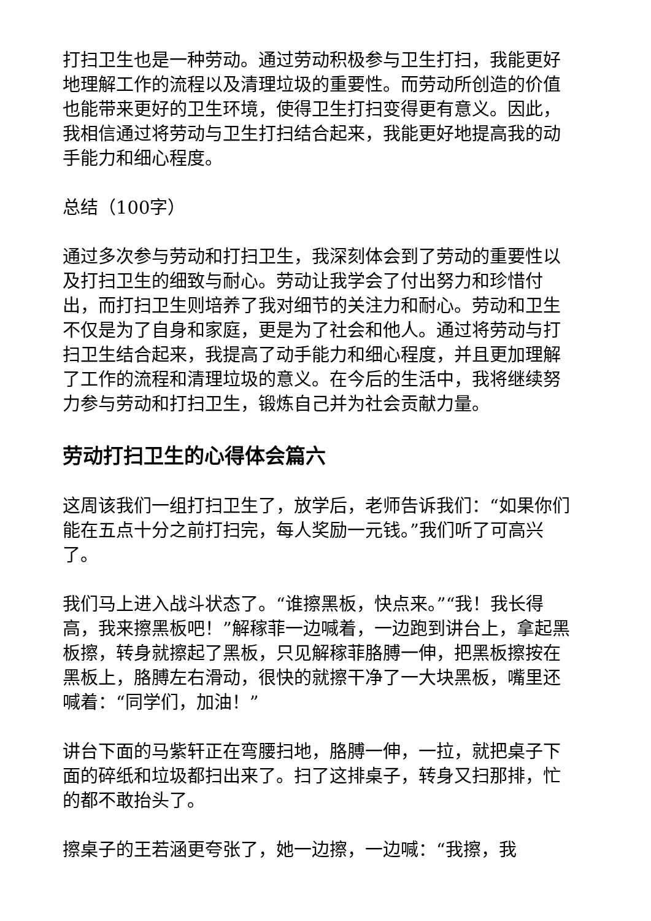打扫卫生也是一种劳动。通过劳动积极参与卫生打扫，我能更好地理解工作的流程以及清理垃圾的重要性。而劳动所创造的价值也能带来更好的卫生环境，使得卫生打扫变得更有意义。因此，我相信通过将劳动与卫生打扫结合起来，我能更好地提高我的动手能力和细心程度。
总结（100字）
通过多次参与劳动和打扫卫生，我深刻体会到了劳动的重要性以及打扫卫生的细致与耐心。劳动让我学会了付出努力和珍惜付出，而打扫卫生则培养了我对细节的关注力和耐心。劳动和卫生不仅是为了自身和家庭，更是为了社会和他人。通过将劳动与打扫卫生结合起来，我提高了动手能力和细心程度，并且更加理解了工作的流程和清理垃圾的意义。在今后的生活中，我将继续努力参与劳动和打扫卫生，锻炼自己并为社会贡献力量。
劳动打扫卫生的心得体会篇六
这周该我们一组打扫卫生了，放学后，老师告诉我们：“如果你们能在五点十分之前打扫完，每人奖励一元钱。”我们听了可高兴了。
我们马上进入战斗状态了。“谁擦黑板，快点来。”“我！我长得高，我来擦黑板吧！”解稼菲一边喊着，一边跑到讲台上，拿起黑板擦，转身就擦起了黑板，只见解稼菲胳膊一伸，把黑板擦按在黑板上，胳膊左右滑动，很快的就擦干净了一大块黑板，嘴里还喊着：“同学们，加油！”
讲台下面的马紫轩正在弯腰扫地，胳膊一伸，一拉，就把桌子下面的碎纸和垃圾都扫出来了。扫了这排桌子，转身又扫那排，忙的都不敢抬头了。
擦桌子的王若涵更夸张了，她一边擦，一边喊：“我擦，我